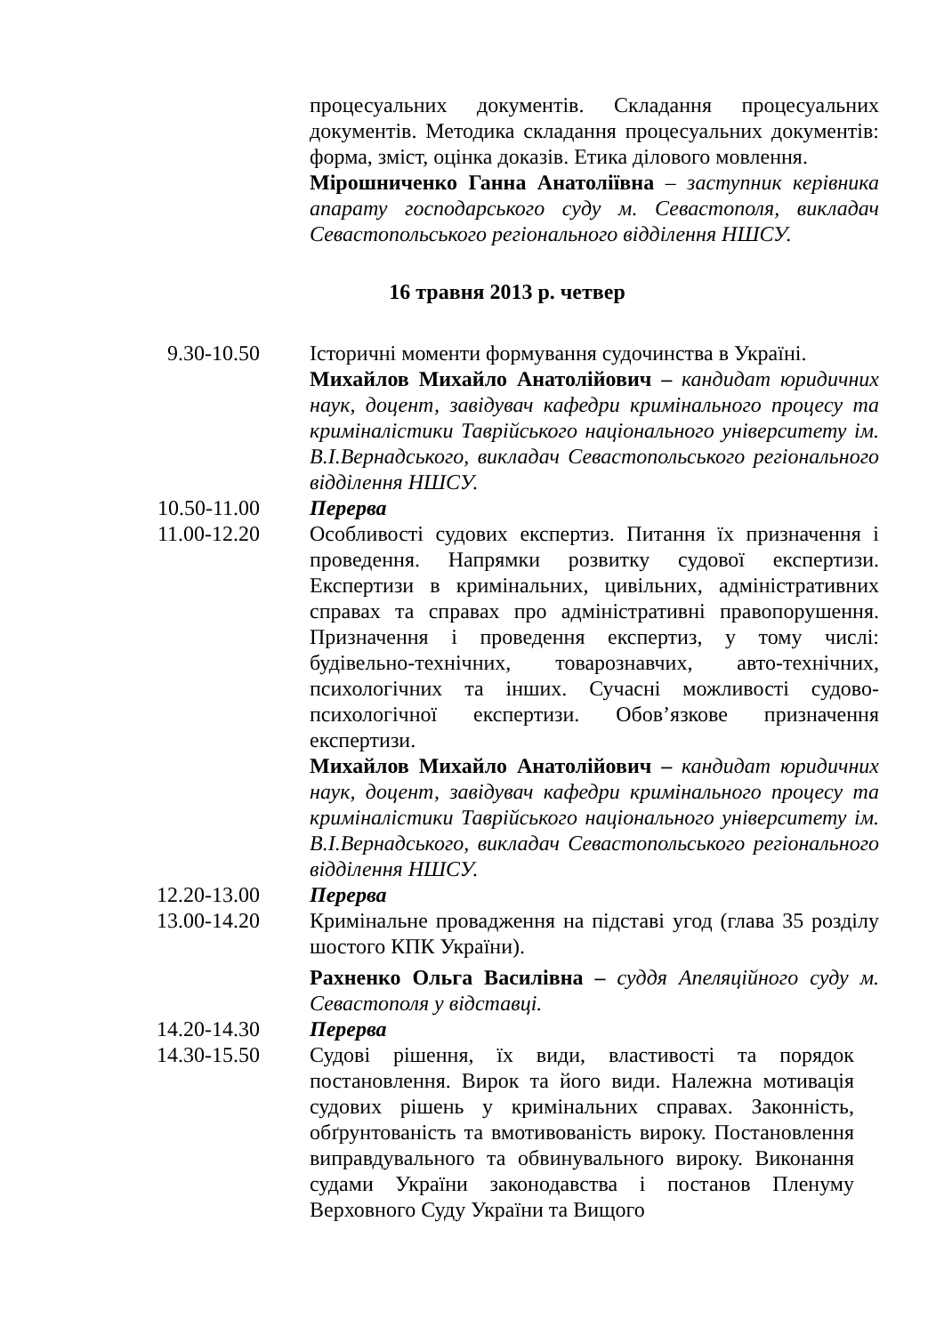процесуальних документів. Складання процесуальних документів. Методика складання процесуальних документів: форма, зміст, оцінка доказів. Етика ділового мовлення.
Мірошниченко Ганна Анатоліївна – заступник керівника апарату господарського суду м. Севастополя, викладач Севастопольського регіонального відділення НШСУ.
16 травня 2013 р. четвер
9.30-10.50 Історичні моменти формування судочинства в Україні.
Михайлов Михайло Анатолійович – кандидат юридичних наук, доцент, завідувач кафедри кримінального процесу та криміналістики Таврійського національного університету ім. В.І.Вернадського, викладач Севастопольського регіонального відділення НШСУ.
10.50-11.00 Перерва
11.00-12.20 Особливості судових експертиз. Питання їх призначення і проведення. Напрямки розвитку судової експертизи. Експертизи в кримінальних, цивільних, адміністративних справах та справах про адміністративні правопорушення. Призначення і проведення експертиз, у тому числі: будівельно-технічних, товарознавчих, авто-технічних, психологічних та інших. Сучасні можливості судово-психологічної експертизи. Обов’язкове призначення експертизи.
Михайлов Михайло Анатолійович – кандидат юридичних наук, доцент, завідувач кафедри кримінального процесу та криміналістики Таврійського національного університету ім. В.І.Вернадського, викладач Севастопольського регіонального відділення НШСУ.
12.20-13.00 Перерва
13.00-14.20 Кримінальне провадження на підставі угод (глава 35 розділу шостого КПК України).
Рахненко Ольга Василівна – суддя Апеляційного суду м. Севастополя у відставці.
14.20-14.30 Перерва
14.30-15.50 Судові рішення, їх види, властивості та порядок постановлення. Вирок та його види. Належна мотивація судових рішень у кримінальних справах. Законність, обґрунтованість та вмотивованість вироку. Постановлення виправдувального та обвинувального вироку. Виконання судами України законодавства і постанов Пленуму Верховного Суду України та Вищого